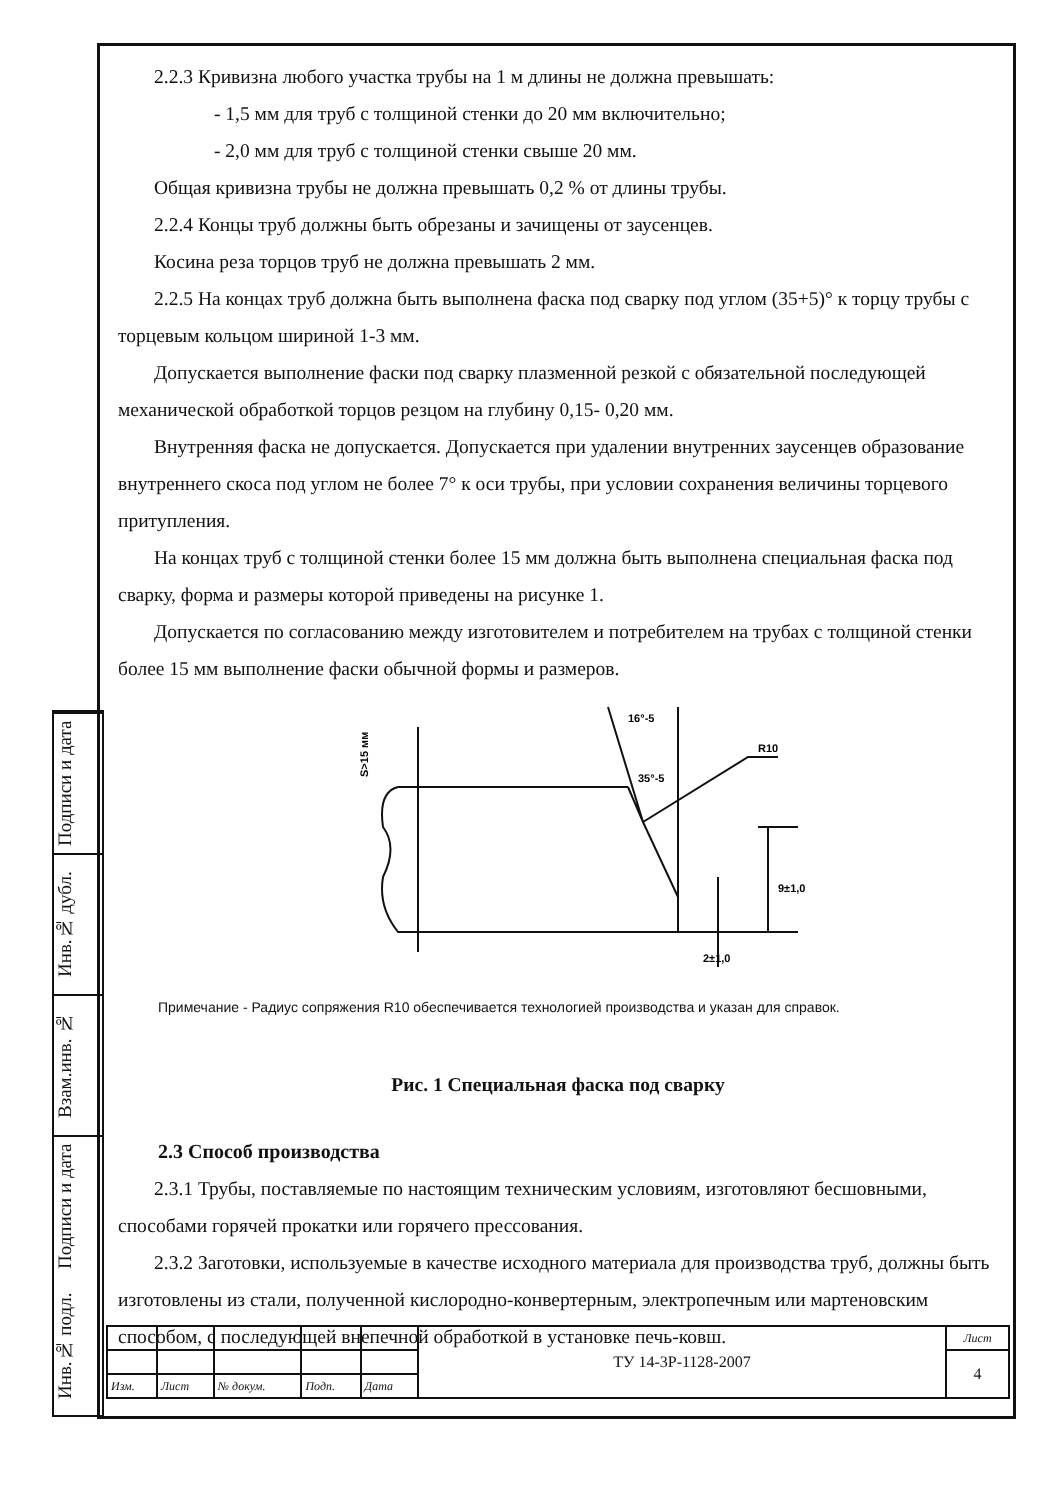Подписи и дата
Инв.№ дубл.
Взам.инв. №
Подписи и дата
Инв.№ подл.
2.2.3 Кривизна любого участка трубы на 1 м длины не должна превышать:
- 1,5 мм для труб с толщиной стенки до 20 мм включительно;
- 2,0 мм для труб с толщиной стенки свыше 20 мм.
Общая кривизна трубы не должна превышать 0,2 % от длины трубы.
2.2.4 Концы труб должны быть обрезаны и зачищены от заусенцев.
Косина реза торцов труб не должна превышать 2 мм.
2.2.5 На концах труб должна быть выполнена фаска под сварку под углом (35+5)° к торцу трубы с торцевым кольцом шириной 1-3 мм.
Допускается выполнение фаски под сварку плазменной резкой с обязательной последующей механической обработкой торцов резцом на глубину 0,15- 0,20 мм.
Внутренняя фаска не допускается. Допускается при удалении внутренних заусенцев образование внутреннего скоса под углом не более 7° к оси трубы, при условии сохранения величины торцевого притупления.
На концах труб с толщиной стенки более 15 мм должна быть выполнена специальная фаска под сварку, форма и размеры которой приведены на рисунке 1.
Допускается по согласованию между изготовителем и потребителем на трубах с толщиной стенки более 15 мм выполнение фаски обычной формы и размеров.
S>15 мм
16°-5
35°-5
R10
9±1,0
2±1,0
Примечание - Радиус сопряжения R10 обеспечивается технологией производства и указан для справок.
Рис. 1 Специальная фаска под сварку
2.3 Способ производства
2.3.1 Трубы, поставляемые по настоящим техническим условиям, изготовляют бесшовными, способами горячей прокатки или горячего прессования.
2.3.2 Заготовки, используемые в качестве исходного материала для производства труб, должны быть изготовлены из стали, полученной кислородно-конвертерным, электропечным или мартеновским способом, с последующей внепечной обработкой в установке печь-ковш.
| | | | | | ТУ 14-3Р-1128-2007 | Лист |
| | | | | | | 4 |
| Изм. | Лист | № докум. | Подп. | Дата | | |